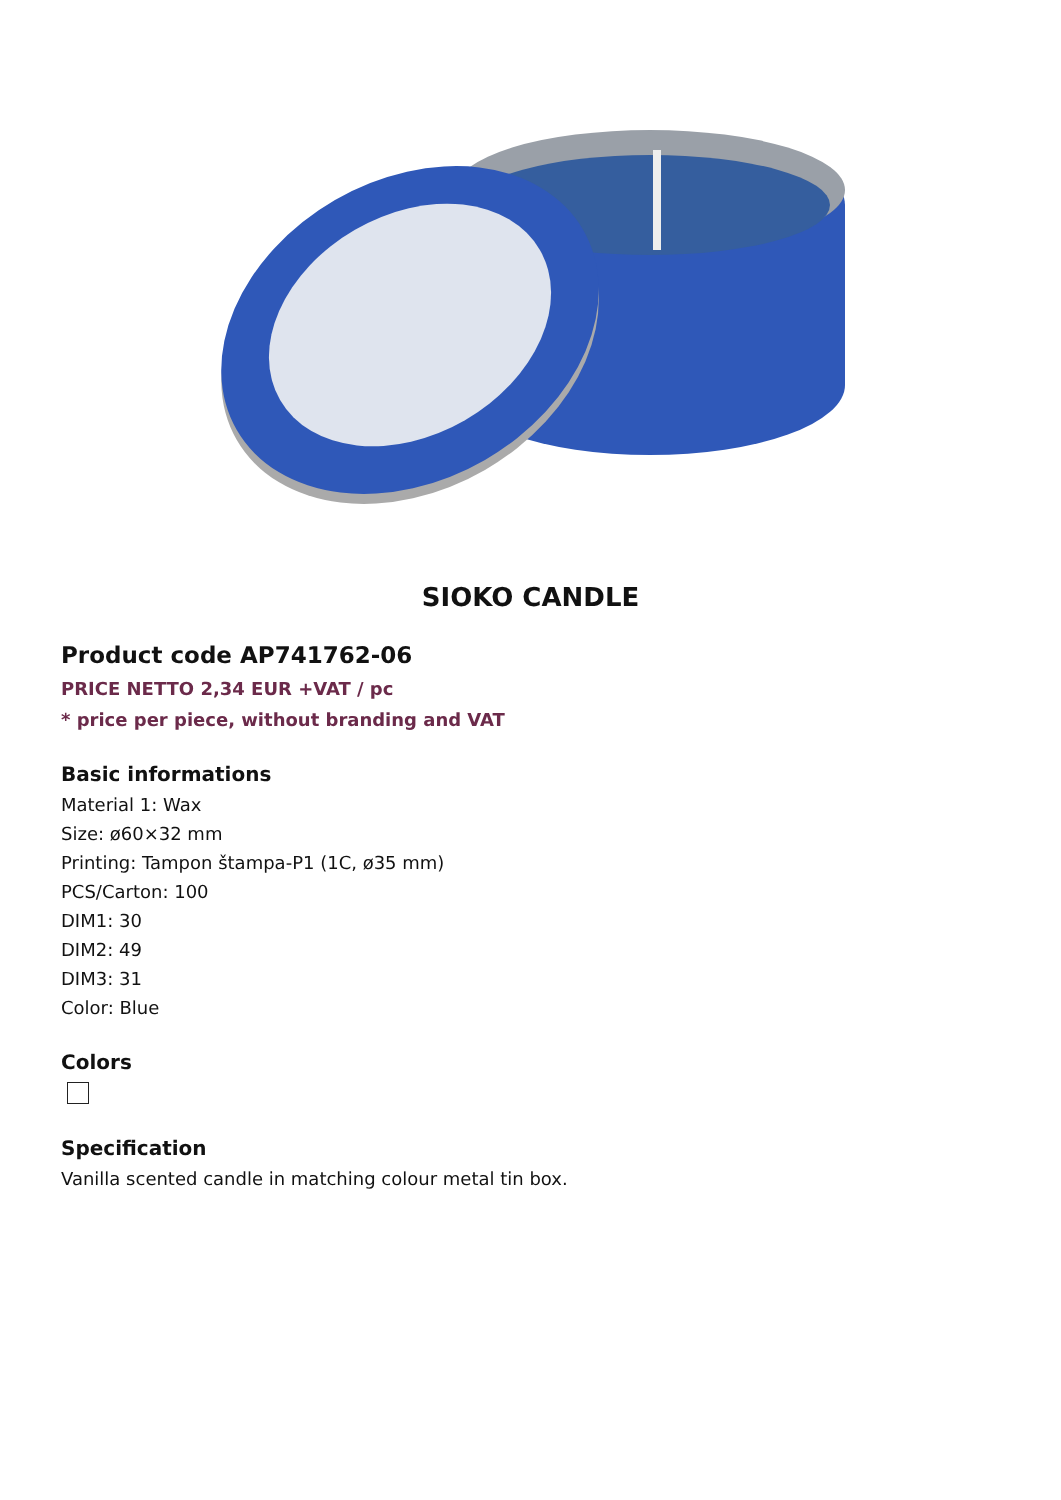SIOKO CANDLE
Product code AP741762-06
PRICE NETTO 2,34 EUR +VAT / pc
* price per piece, without branding and VAT
Basic informations
Material 1: Wax
Size: ø60×32 mm
Printing: Tampon štampa-P1 (1C, ø35 mm)
PCS/Carton: 100
DIM1: 30
DIM2: 49
DIM3: 31
Color: Blue
Colors
Specification
Vanilla scented candle in matching colour metal tin box.